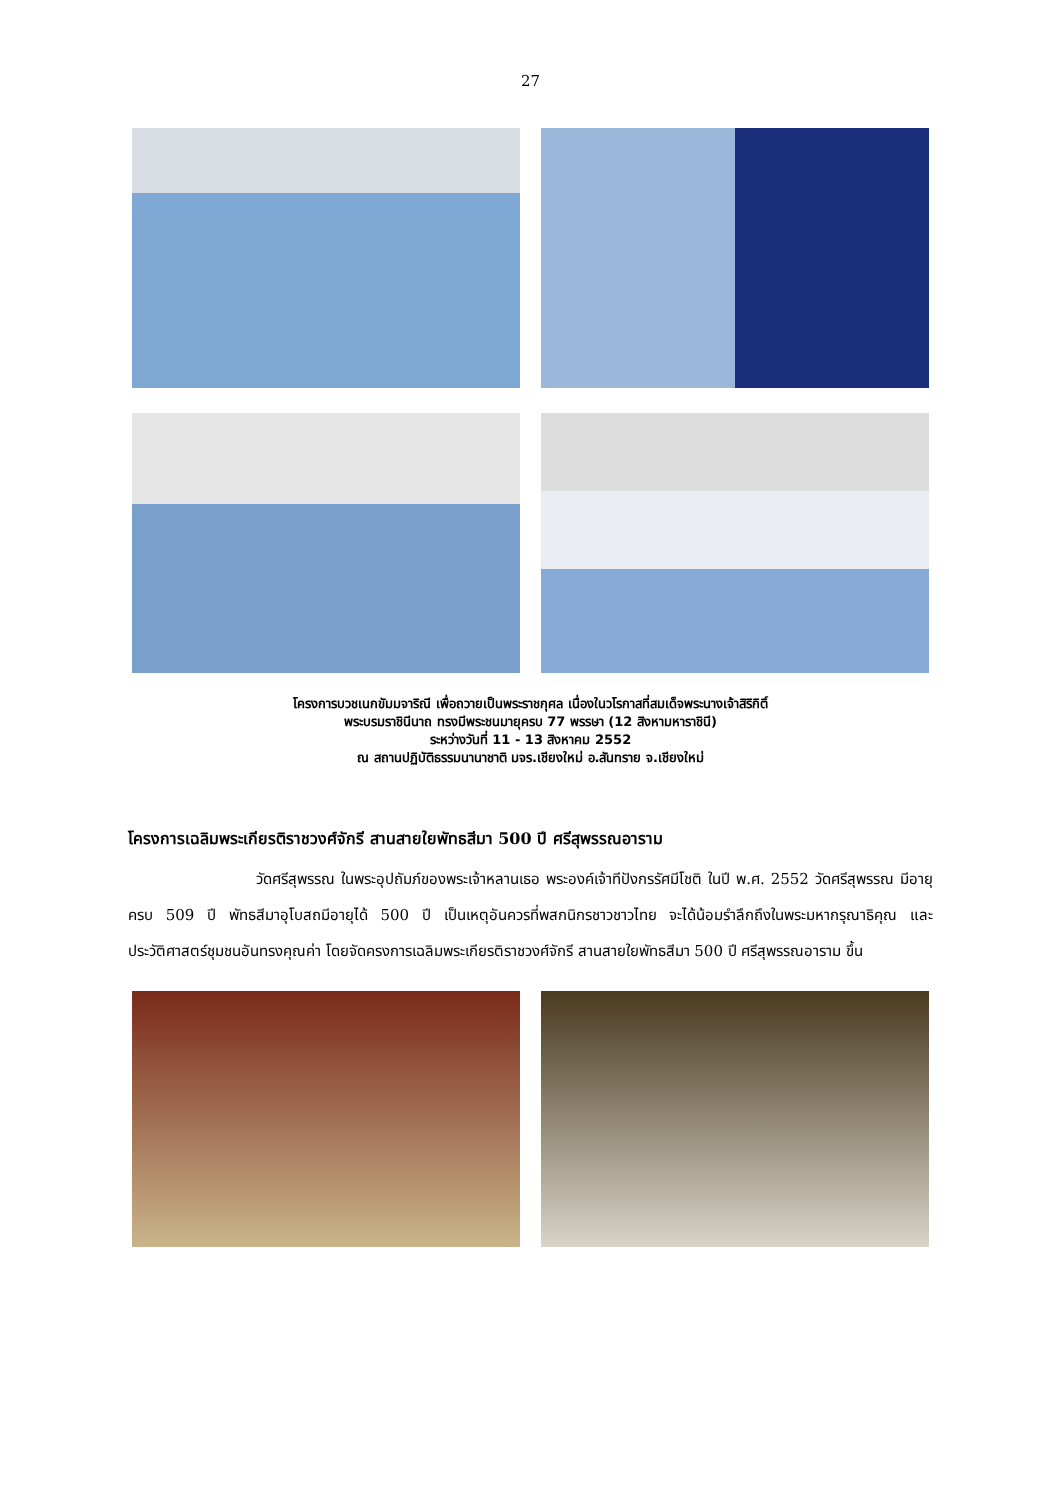27
โครงการบวชเนกขัมมจาริณี เพื่อถวายเป็นพระราชกุศล เนื่องในวโรกาสที่สมเด็จพระนางเจ้าสิริกิติ์
พระบรมราชินีนาถ ทรงมีพระชนมายุครบ 77 พรรษา (12 สิงหามหาราชินี)
ระหว่างวันที่ 11 - 13 สิงหาคม 2552
ณ สถานปฏิบัติธรรมนานาชาติ มจร.เชียงใหม่ อ.สันทราย จ.เชียงใหม่
โครงการเฉลิมพระเกียรติราชวงศ์จักรี สานสายใยพัทธสีมา 500 ปี ศรีสุพรรณอาราม
วัดศรีสุพรรณ ในพระอุปถัมภ์ของพระเจ้าหลานเธอ พระองค์เจ้าทีปังกรรัศมีโชติ ในปี พ.ศ. 2552 วัดศรีสุพรรณ มีอายุครบ 509 ปี พัทธสีมาอุโบสถมีอายุได้ 500 ปี เป็นเหตุอันควรที่พสกนิกรชาวชาวไทย จะได้น้อมรำลึกถึงในพระมหากรุณาธิคุณ และประวัติศาสตร์ชุมชนอันทรงคุณค่า โดยจัดครงการเฉลิมพระเกียรติราชวงศ์จักรี สานสายใยพัทธสีมา 500 ปี ศรีสุพรรณอาราม ขึ้น